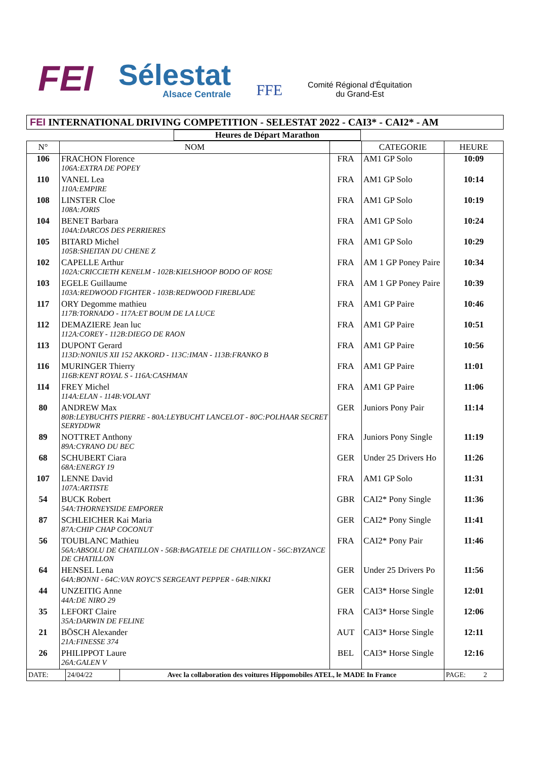FEI
Sélestat
Alsace Centrale
FFE
Comité Régional d'Équitation
du Grand-Est
FEI INTERNATIONAL DRIVING COMPETITION - SELESTAT 2022 - CAI3* - CAI2* - AM
Heures de Départ Marathon
| N° | NOM | | CATEGORIE | HEURE |
| --- | --- | --- | --- | --- |
| 106 | FRACHON Florence 106A:EXTRA DE POPEY | FRA | AM1 GP Solo | 10:09 |
| 110 | VANEL Lea 110A:EMPIRE | FRA | AM1 GP Solo | 10:14 |
| 108 | LINSTER Cloe 108A:JORIS | FRA | AM1 GP Solo | 10:19 |
| 104 | BENET Barbara 104A:DARCOS DES PERRIERES | FRA | AM1 GP Solo | 10:24 |
| 105 | BITARD Michel 105B:SHEITAN DU CHENE Z | FRA | AM1 GP Solo | 10:29 |
| 102 | CAPELLE Arthur 102A:CRICCIETH KENELM - 102B:KIELSHOOP BODO OF ROSE | FRA | AM 1 GP Poney Paire | 10:34 |
| 103 | EGELE Guillaume 103A:REDWOOD FIGHTER - 103B:REDWOOD FIREBLADE | FRA | AM 1 GP Poney Paire | 10:39 |
| 117 | ORY Degomme mathieu 117B:TORNADO - 117A:ET BOUM DE LA LUCE | FRA | AM1 GP Paire | 10:46 |
| 112 | DEMAZIERE Jean luc 112A:COREY - 112B:DIEGO DE RAON | FRA | AM1 GP Paire | 10:51 |
| 113 | DUPONT Gerard 113D:NONIUS XII 152 AKKORD - 113C:IMAN - 113B:FRANKO B | FRA | AM1 GP Paire | 10:56 |
| 116 | MURINGER Thierry 116B:KENT ROYAL S - 116A:CASHMAN | FRA | AM1 GP Paire | 11:01 |
| 114 | FREY Michel 114A:ELAN - 114B:VOLANT | FRA | AM1 GP Paire | 11:06 |
| 80 | ANDREW Max 80B:LEYBUCHTS PIERRE - 80A:LEYBUCHT LANCELOT - 80C:POLHAAR SECRET SERYDDWR | GER | Juniors Pony Pair | 11:14 |
| 89 | NOTTRET Anthony 89A:CYRANO DU BEC | FRA | Juniors Pony Single | 11:19 |
| 68 | SCHUBERT Ciara 68A:ENERGY 19 | GER | Under 25 Drivers Ho | 11:26 |
| 107 | LENNE David 107A:ARTISTE | FRA | AM1 GP Solo | 11:31 |
| 54 | BUCK Robert 54A:THORNEYSIDE EMPORER | GBR | CAI2* Pony Single | 11:36 |
| 87 | SCHLEICHER Kai Maria 87A:CHIP CHAP COCONUT | GER | CAI2* Pony Single | 11:41 |
| 56 | TOUBLANC Mathieu 56A:ABSOLU DE CHATILLON - 56B:BAGATELE DE CHATILLON - 56C:BYZANCE DE CHATILLON | FRA | CAI2* Pony Pair | 11:46 |
| 64 | HENSEL Lena 64A:BONNI - 64C:VAN ROYC'S SERGEANT PEPPER - 64B:NIKKI | GER | Under 25 Drivers Po | 11:56 |
| 44 | UNZEITIG Anne 44A:DE NIRO 29 | GER | CAI3* Horse Single | 12:01 |
| 35 | LEFORT Claire 35A:DARWIN DE FELINE | FRA | CAI3* Horse Single | 12:06 |
| 21 | BÖSCH Alexander 21A:FINESSE 374 | AUT | CAI3* Horse Single | 12:11 |
| 26 | PHILIPPOT Laure 26A:GALEN V | BEL | CAI3* Horse Single | 12:16 |
| DATE: | 24/04/22 | Avec la collaboration des voitures Hippomobiles ATEL, le MADE In France | PAGE: 2 |